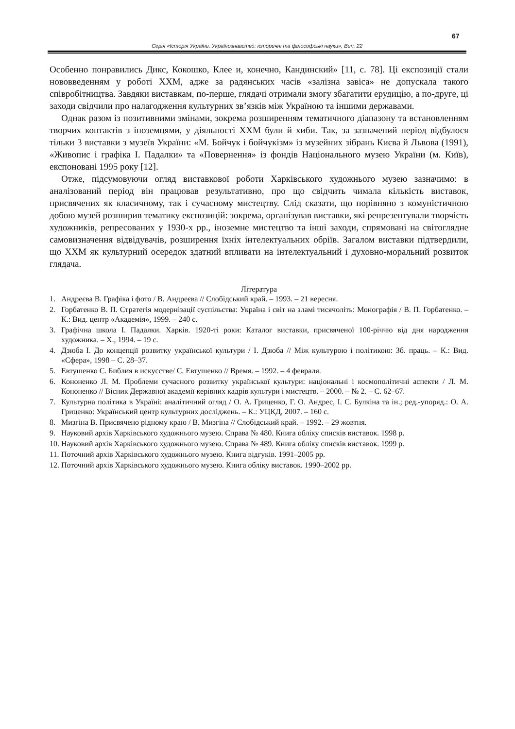67
Серія «Історія України. Українознавство: історичні та філософські науки», Вип. 22
Особенно понравились Дикс, Кокошко, Клее и, конечно, Кандинский» [11, с. 78]. Ці експозиції стали нововведенням у роботі ХХМ, адже за радянських часів «залізна завіса» не допускала такого співробітництва. Завдяки виставкам, по-перше, глядачі отримали змогу збагатити ерудицію, а по-друге, ці заходи свідчили про налагодження культурних зв’язків між Україною та іншими державами.
Однак разом із позитивними змінами, зокрема розширенням тематичного діапазону та встановленням творчих контактів з іноземцями, у діяльності ХХМ були й хиби. Так, за зазначений період відбулося тільки 3 виставки з музеїв України: «М. Бойчук і бойчукізм» із музейних зібрань Києва й Львова (1991), «Живопис і графіка І. Падалки» та «Повернення» із фондів Національного музею України (м. Київ), експоновані 1995 року [12].
Отже, підсумовуючи огляд виставкової роботи Харківського художнього музею зазначимо: в аналізований період він працював результативно, про що свідчить чимала кількість виставок, присвячених як класичному, так і сучасному мистецтву. Слід сказати, що порівняно з комуністичною добою музей розширив тематику експозицій: зокрема, організував виставки, які репрезентували творчість художників, репресованих у 1930-х рр., іноземне мистецтво та інші заходи, спрямовані на світоглядне самовизначення відвідувачів, розширення їхніх інтелектуальних обріїв. Загалом виставки підтвердили, що ХХМ як культурний осередок здатний впливати на інтелектуальний і духовно-моральний розвиток глядача.
Література
1. Андреєва В. Графіка і фото / В. Андреєва // Слобідський край. – 1993. – 21 вересня.
2. Горбатенко В. П. Стратегія модернізації суспільства: Україна і світ на зламі тисячоліть: Монографія / В. П. Горбатенко. – К.: Вид. центр «Академія», 1999. – 240 с.
3. Графічна школа І. Падалки. Харків. 1920-ті роки: Каталог виставки, присвяченої 100-річчю від дня народження художника. – Х., 1994. – 19 с.
4. Дзюба І. До концепції розвитку української культури / І. Дзюба // Між культурою і політикою: Зб. праць. – К.: Вид. «Сфера», 1998 – С. 28–37.
5. Евтушенко С. Библия в искусстве/ С. Евтушенко // Время. – 1992. – 4 февраля.
6. Кононенко Л. М. Проблеми сучасного розвитку української культури: національні і космополітичні аспекти / Л. М. Кононенко // Вісник Державної академії керівних кадрів культури і мистецтв. – 2000. – № 2. – С. 62–67.
7. Культурна політика в Україні: аналітичний огляд / О. А. Гриценко, Г. О. Андрес, І. С. Булкіна та ін.; ред.-упоряд.: О. А. Гриценко: Український центр культурних досліджень. – К.: УЦКД, 2007. – 160 с.
8. Мизгіна В. Присвячено рідному краю / В. Мизгіна // Слобідський край. – 1992. – 29 жовтня.
9. Науковий архів Харківського художнього музею. Справа № 480. Книга обліку списків виставок. 1998 р.
10. Науковий архів Харківського художнього музею. Справа № 489. Книга обліку списків виставок. 1999 р.
11. Поточний архів Харківського художнього музею. Книга відгуків. 1991–2005 рр.
12. Поточний архів Харківського художнього музею. Книга обліку виставок. 1990–2002 рр.